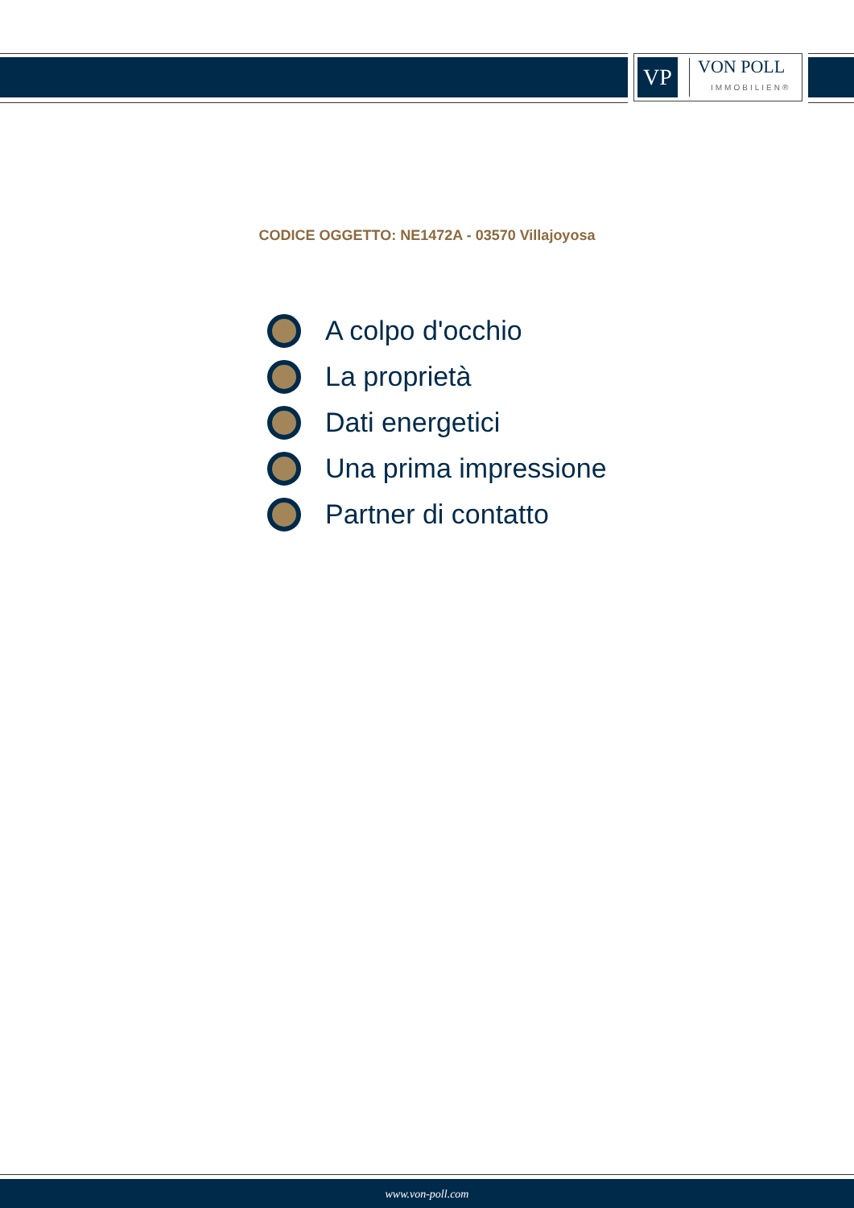VP
VON POLL
IMMOBILIEN®
CODICE OGGETTO: NE1472A - 03570 Villajoyosa
A colpo d'occhio
La proprietà
Dati energetici
Una prima impressione
Partner di contatto
www.von-poll.com